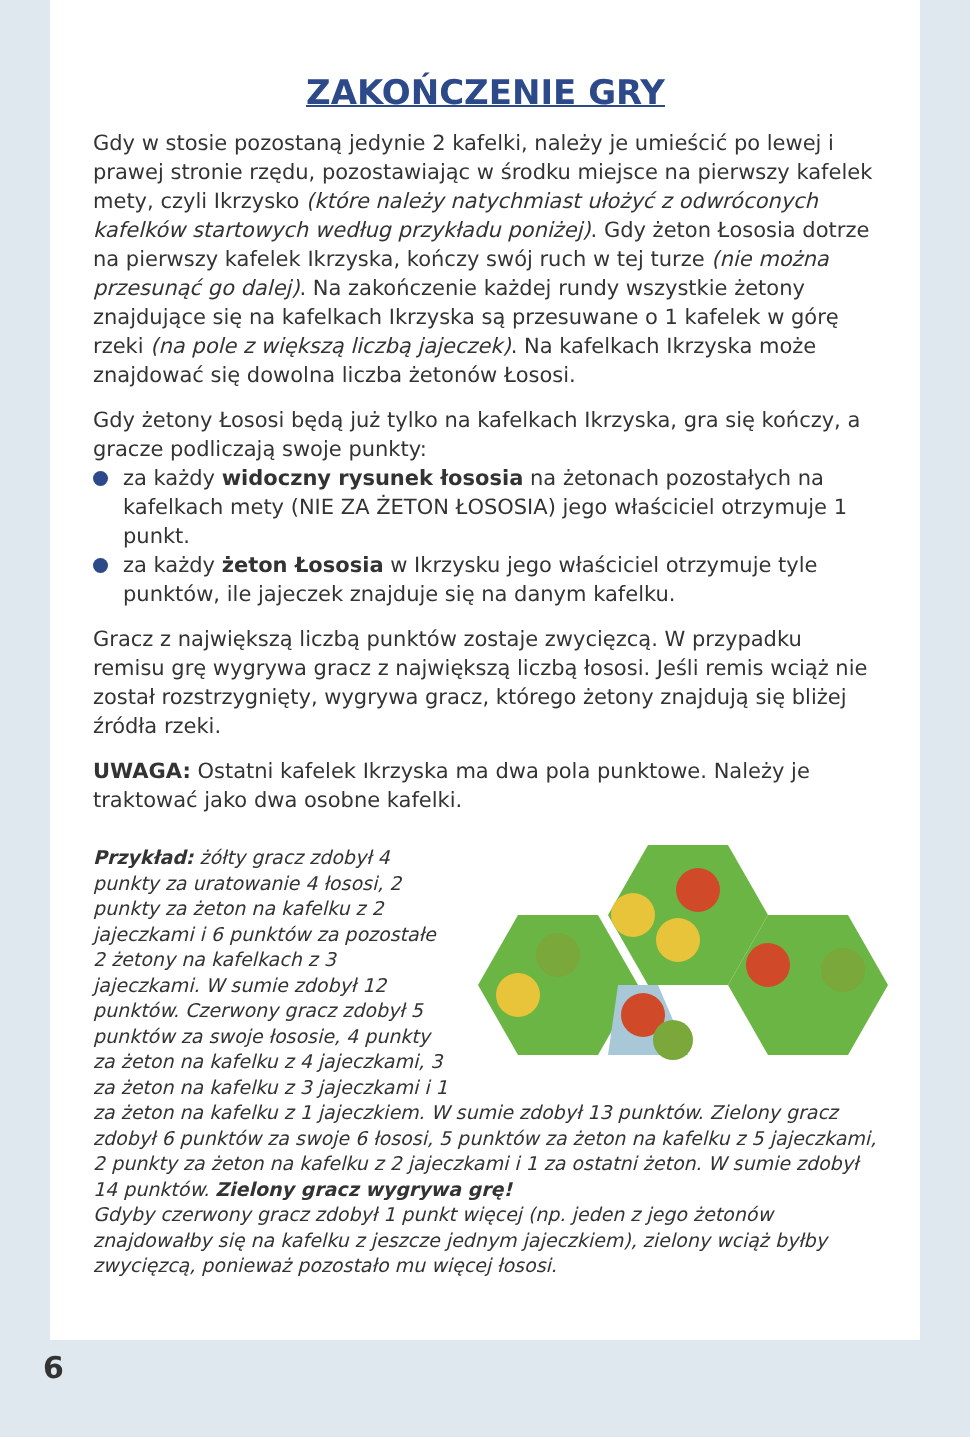ZAKOŃCZENIE GRY
Gdy w stosie pozostaną jedynie 2 kafelki, należy je umieścić po lewej i prawej stronie rzędu, pozostawiając w środku miejsce na pierwszy kafelek mety, czyli Ikrzysko (które należy natychmiast ułożyć z odwróconych kafelków startowych według przykładu poniżej). Gdy żeton Łososia dotrze na pierwszy kafelek Ikrzyska, kończy swój ruch w tej turze (nie można przesunąć go dalej). Na zakończenie każdej rundy wszystkie żetony znajdujące się na kafelkach Ikrzyska są przesuwane o 1 kafelek w górę rzeki (na pole z większą liczbą jajeczek). Na kafelkach Ikrzyska może znajdować się dowolna liczba żetonów Łososi.
Gdy żetony Łososi będą już tylko na kafelkach Ikrzyska, gra się kończy, a gracze podliczają swoje punkty:
za każdy widoczny rysunek łososia na żetonach pozostałych na kafelkach mety (NIE ZA ŻETON ŁOSOSIA) jego właściciel otrzymuje 1 punkt.
za każdy żeton Łososia w Ikrzysku jego właściciel otrzymuje tyle punktów, ile jajeczek znajduje się na danym kafelku.
Gracz z największą liczbą punktów zostaje zwycięzcą. W przypadku remisu grę wygrywa gracz z największą liczbą łososi. Jeśli remis wciąż nie został rozstrzygnięty, wygrywa gracz, którego żetony znajdują się bliżej źródła rzeki.
UWAGA: Ostatni kafelek Ikrzyska ma dwa pola punktowe. Należy je traktować jako dwa osobne kafelki.
Przykład: żółty gracz zdobył 4 punkty za uratowanie 4 łososi, 2 punkty za żeton na kafelku z 2 jajeczkami i 6 punktów za pozostałe 2 żetony na kafelkach z 3 jajeczkami. W sumie zdobył 12 punktów. Czerwony gracz zdobył 5 punktów za swoje łososie, 4 punkty za żeton na kafelku z 4 jajeczkami, 3 za żeton na kafelku z 3 jajeczkami i 1 za żeton na kafelku z 1 jajeczkiem. W sumie zdobył 13 punktów. Zielony gracz zdobył 6 punktów za swoje 6 łososi, 5 punktów za żeton na kafelku z 5 jajeczkami, 2 punkty za żeton na kafelku z 2 jajeczkami i 1 za ostatni żeton. W sumie zdobył 14 punktów. Zielony gracz wygrywa grę!
Gdyby czerwony gracz zdobył 1 punkt więcej (np. jeden z jego żetonów znajdowałby się na kafelku z jeszcze jednym jajeczkiem), zielony wciąż byłby zwycięzcą, ponieważ pozostało mu więcej łososi.
6